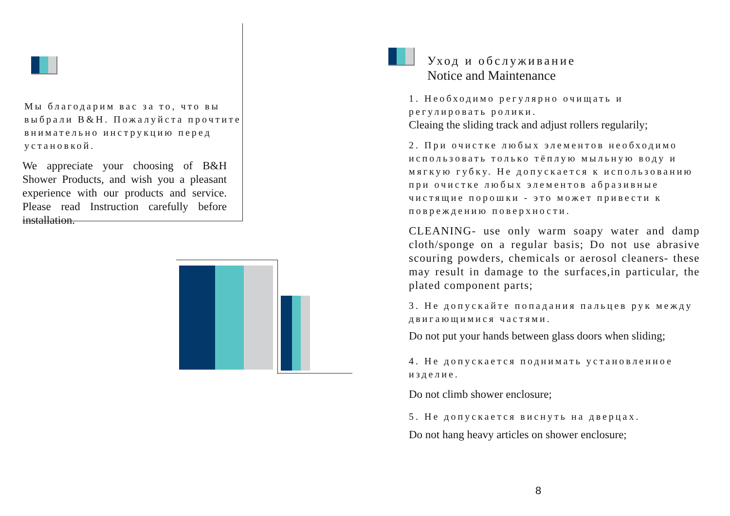Мы благодарим вас за то, что вы выбрали B&H. Пожалуйста прочтите внимательно инструкцию перед установкой.
We appreciate your choosing of B&H Shower Products, and wish you a pleasant experience with our products and service. Please read Instruction carefully before installation.
Уход и обслуживание
Notice and Maintenance
1. Необходимо регулярно очищать и регулировать ролики.
Cleaing the sliding track and adjust rollers regularily;
2. При очистке любых элементов необходимо использовать только тёплую мыльную воду и мягкую губку. Не допускается к использованию при очистке любых элементов абразивные чистящие порошки - это может привести к повреждению поверхности.
CLEANING- use only warm soapy water and damp cloth/sponge on a regular basis; Do not use abrasive scouring powders, chemicals or aerosol cleaners- these may result in damage to the surfaces,in particular, the plated component parts;
3. Не допускайте попадания пальцев рук между двигающимися частями.
Do not put your hands between glass doors when sliding;
4. Не допускается поднимать установленное изделие.
Do not climb shower enclosure;
5. Не допускается виснуть на дверцах.
Do not hang heavy articles on shower enclosure;
8